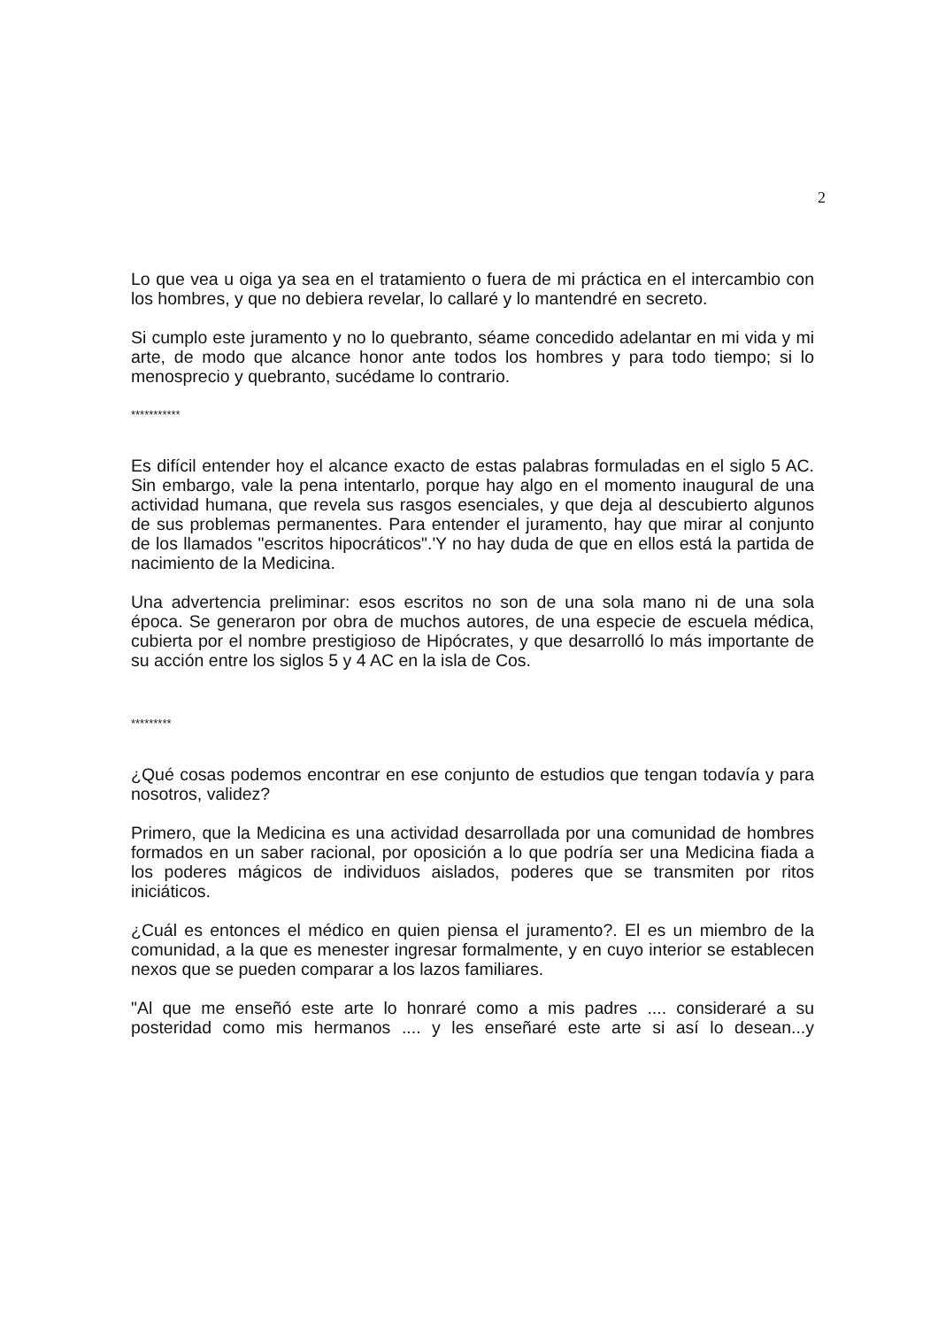2
Lo que vea u oiga ya sea en el tratamiento o fuera de mi práctica en el intercambio con los hombres, y que no debiera revelar, lo callaré y lo mantendré en secreto.
Si cumplo este juramento y no lo quebranto, séame concedido adelantar en mi vida y mi arte, de modo que alcance honor ante todos los hombres y para todo tiempo; si lo menosprecio y quebranto, sucédame lo contrario.
***********
Es difícil entender hoy el alcance exacto de estas palabras formuladas en el siglo 5 AC. Sin embargo, vale la pena intentarlo, porque hay algo en el momento inaugural de una actividad humana, que revela sus rasgos esenciales, y que deja al descubierto algunos de sus problemas permanentes. Para entender el juramento, hay que mirar al conjunto de los llamados "escritos hipocráticos".'Y no hay duda de que en ellos está la partida de nacimiento de la Medicina.
Una advertencia preliminar: esos escritos no son de una sola mano ni de una sola época. Se generaron por obra de muchos autores, de una especie de escuela médica, cubierta por el nombre prestigioso de Hipócrates, y que desarrolló lo más importante de su acción entre los siglos 5 y 4 AC en la isla de Cos.
*********
¿Qué cosas podemos encontrar en ese conjunto de estudios que tengan todavía y para nosotros, validez?
Primero, que la Medicina es una actividad desarrollada por una comunidad de hombres formados en un saber racional, por oposición a lo que podría ser una Medicina fiada a los poderes mágicos de individuos aislados, poderes que se transmiten por ritos iniciáticos.
¿Cuál es entonces el médico en quien piensa el juramento?. El es un miembro de la comunidad, a la que es menester ingresar formalmente, y en cuyo interior se establecen nexos que se pueden comparar a los lazos familiares.
"Al que me enseñó este arte lo honraré como a mis padres .... consideraré a su posteridad como mis hermanos .... y les enseñaré este arte si así lo desean...y